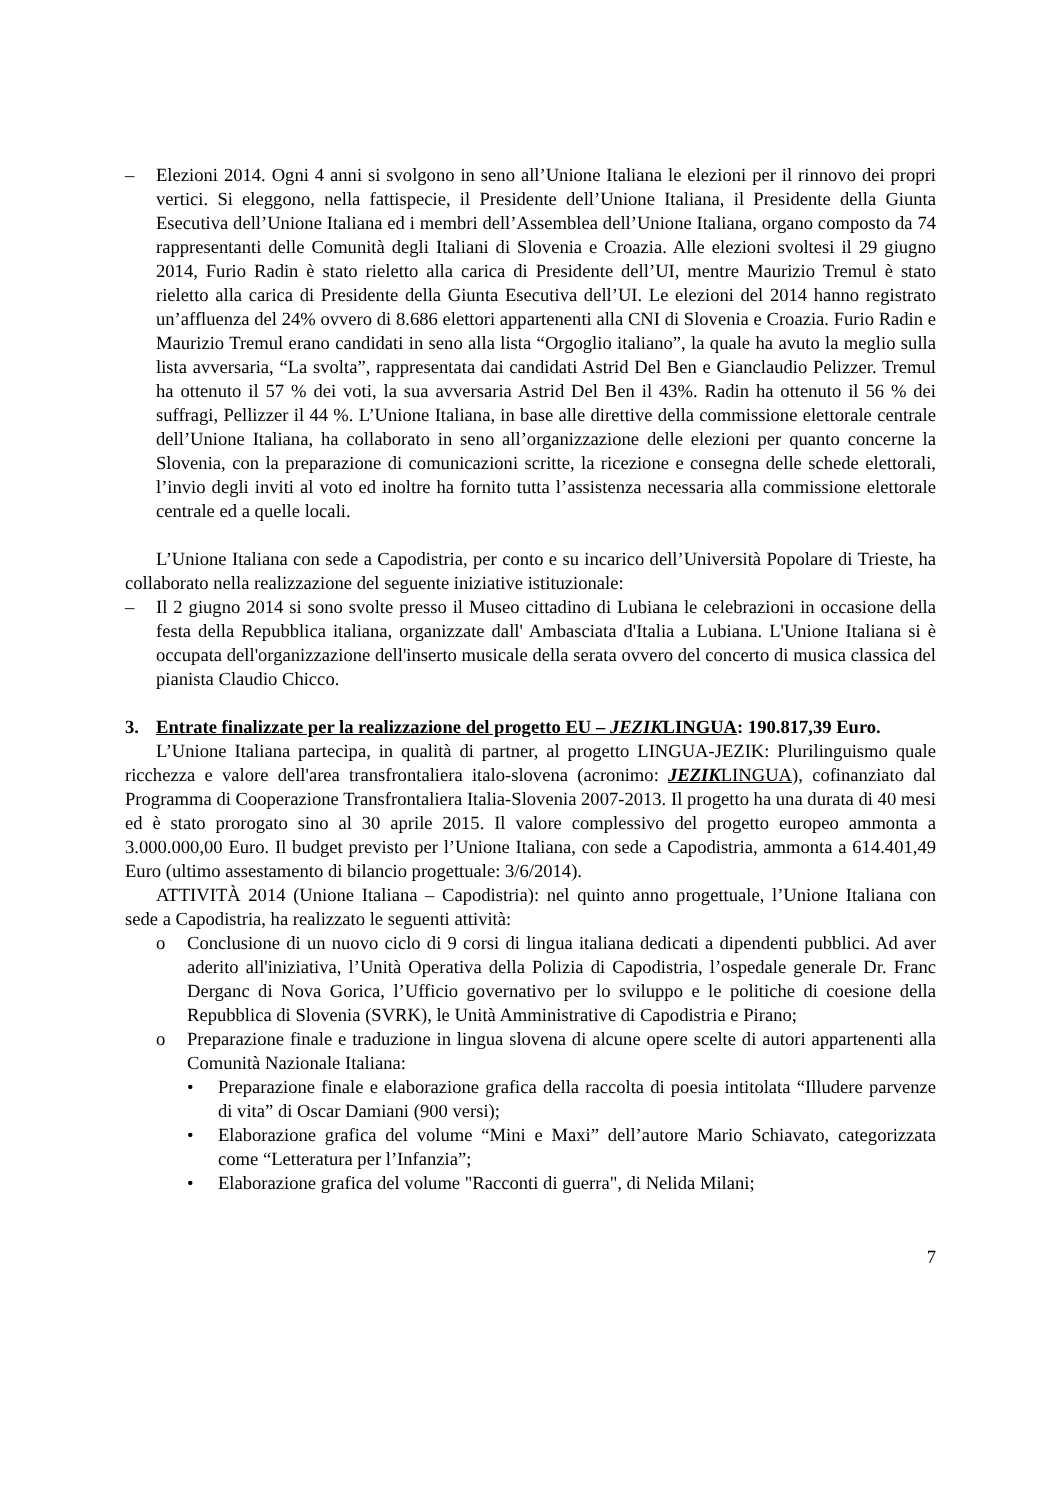– Elezioni 2014. Ogni 4 anni si svolgono in seno all’Unione Italiana le elezioni per il rinnovo dei propri vertici. Si eleggono, nella fattispecie, il Presidente dell’Unione Italiana, il Presidente della Giunta Esecutiva dell’Unione Italiana ed i membri dell’Assemblea dell’Unione Italiana, organo composto da 74 rappresentanti delle Comunità degli Italiani di Slovenia e Croazia. Alle elezioni svoltesi il 29 giugno 2014, Furio Radin è stato rieletto alla carica di Presidente dell’UI, mentre Maurizio Tremul è stato rieletto alla carica di Presidente della Giunta Esecutiva dell’UI. Le elezioni del 2014 hanno registrato un’affluenza del 24% ovvero di 8.686 elettori appartenenti alla CNI di Slovenia e Croazia. Furio Radin e Maurizio Tremul erano candidati in seno alla lista “Orgoglio italiano”, la quale ha avuto la meglio sulla lista avversaria, “La svolta”, rappresentata dai candidati Astrid Del Ben e Gianclaudio Pelizzer. Tremul ha ottenuto il 57 % dei voti, la sua avversaria Astrid Del Ben il 43%. Radin ha ottenuto il 56 % dei suffragi, Pellizzer il 44 %. L’Unione Italiana, in base alle direttive della commissione elettorale centrale dell’Unione Italiana, ha collaborato in seno all’organizzazione delle elezioni per quanto concerne la Slovenia, con la preparazione di comunicazioni scritte, la ricezione e consegna delle schede elettorali, l’invio degli inviti al voto ed inoltre ha fornito tutta l’assistenza necessaria alla commissione elettorale centrale ed a quelle locali.
L’Unione Italiana con sede a Capodistria, per conto e su incarico dell’Università Popolare di Trieste, ha collaborato nella realizzazione del seguente iniziative istituzionale:
– Il 2 giugno 2014 si sono svolte presso il Museo cittadino di Lubiana le celebrazioni in occasione della festa della Repubblica italiana, organizzate dall' Ambasciata d'Italia a Lubiana. L'Unione Italiana si è occupata dell'organizzazione dell'inserto musicale della serata ovvero del concerto di musica classica del pianista Claudio Chicco.
3. Entrate finalizzate per la realizzazione del progetto EU – JEZIKLINGUA: 190.817,39 Euro.
L’Unione Italiana partecipa, in qualità di partner, al progetto LINGUA-JEZIK: Plurilinguismo quale ricchezza e valore dell'area transfrontaliera italo-slovena (acronimo: JEZIKLINGUA), cofinanziato dal Programma di Cooperazione Transfrontaliera Italia-Slovenia 2007-2013. Il progetto ha una durata di 40 mesi ed è stato prorogato sino al 30 aprile 2015. Il valore complessivo del progetto europeo ammonta a 3.000.000,00 Euro. Il budget previsto per l’Unione Italiana, con sede a Capodistria, ammonta a 614.401,49 Euro (ultimo assestamento di bilancio progettuale: 3/6/2014).
ATTIVITÀ 2014 (Unione Italiana – Capodistria): nel quinto anno progettuale, l’Unione Italiana con sede a Capodistria, ha realizzato le seguenti attività:
o Conclusione di un nuovo ciclo di 9 corsi di lingua italiana dedicati a dipendenti pubblici. Ad aver aderito all'iniziativa, l’Unità Operativa della Polizia di Capodistria, l’ospedale generale Dr. Franc Derganc di Nova Gorica, l’Ufficio governativo per lo sviluppo e le politiche di coesione della Repubblica di Slovenia (SVRK), le Unità Amministrative di Capodistria e Pirano;
o Preparazione finale e traduzione in lingua slovena di alcune opere scelte di autori appartenenti alla Comunità Nazionale Italiana:
• Preparazione finale e elaborazione grafica della raccolta di poesia intitolata “Illudere parvenze di vita” di Oscar Damiani (900 versi);
• Elaborazione grafica del volume “Mini e Maxi” dell’autore Mario Schiavato, categorizzata come “Letteratura per l’Infanzia”;
• Elaborazione grafica del volume "Racconti di guerra", di Nelida Milani;
7